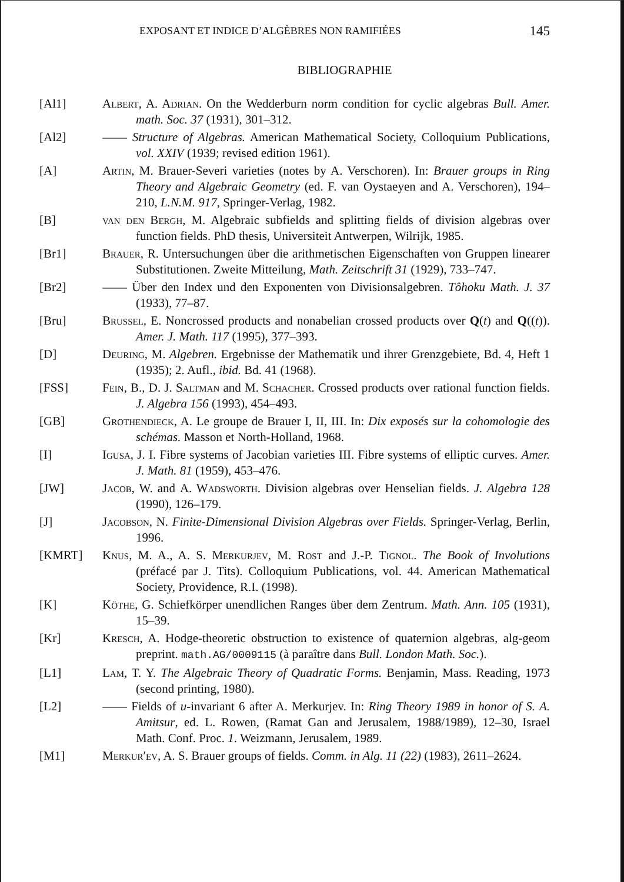EXPOSANT ET INDICE D’ALGÈBRES NON RAMIFIÉES 145
BIBLIOGRAPHIE
[Al1] Albert, A. Adrian. On the Wedderburn norm condition for cyclic algebras Bull. Amer. math. Soc. 37 (1931), 301–312.
[Al2] —— Structure of Algebras. American Mathematical Society, Colloquium Publications, vol. XXIV (1939; revised edition 1961).
[A] Artin, M. Brauer-Severi varieties (notes by A. Verschoren). In: Brauer groups in Ring Theory and Algebraic Geometry (ed. F. van Oystaeyen and A. Verschoren), 194–210, L.N.M. 917, Springer-Verlag, 1982.
[B] van den Bergh, M. Algebraic subfields and splitting fields of division algebras over function fields. PhD thesis, Universiteit Antwerpen, Wilrijk, 1985.
[Br1] Brauer, R. Untersuchungen über die arithmetischen Eigenschaften von Gruppen linearer Substitutionen. Zweite Mitteilung, Math. Zeitschrift 31 (1929), 733–747.
[Br2] —— Über den Index und den Exponenten von Divisionsalgebren. Tôhoku Math. J. 37 (1933), 77–87.
[Bru] Brussel, E. Noncrossed products and nonabelian crossed products over Q(t) and Q((t)). Amer. J. Math. 117 (1995), 377–393.
[D] Deuring, M. Algebren. Ergebnisse der Mathematik und ihrer Grenzgebiete, Bd. 4, Heft 1 (1935); 2. Aufl., ibid. Bd. 41 (1968).
[FSS] Fein, B., D. J. Saltman and M. Schacher. Crossed products over rational function fields. J. Algebra 156 (1993), 454–493.
[GB] Grothendieck, A. Le groupe de Brauer I, II, III. In: Dix exposés sur la cohomologie des schémas. Masson et North-Holland, 1968.
[I] Igusa, J. I. Fibre systems of Jacobian varieties III. Fibre systems of elliptic curves. Amer. J. Math. 81 (1959), 453–476.
[JW] Jacob, W. and A. Wadsworth. Division algebras over Henselian fields. J. Algebra 128 (1990), 126–179.
[J] Jacobson, N. Finite-Dimensional Division Algebras over Fields. Springer-Verlag, Berlin, 1996.
[KMRT] Knus, M. A., A. S. Merkurjev, M. Rost and J.-P. Tignol. The Book of Involutions (préfacé par J. Tits). Colloquium Publications, vol. 44. American Mathematical Society, Providence, R.I. (1998).
[K] Köthe, G. Schiefkörper unendlichen Ranges über dem Zentrum. Math. Ann. 105 (1931), 15–39.
[Kr] Kresch, A. Hodge-theoretic obstruction to existence of quaternion algebras, alg-geom preprint. math.AG/0009115 (à paraître dans Bull. London Math. Soc.).
[L1] Lam, T. Y. The Algebraic Theory of Quadratic Forms. Benjamin, Mass. Reading, 1973 (second printing, 1980).
[L2] —— Fields of u-invariant 6 after A. Merkurjev. In: Ring Theory 1989 in honor of S. A. Amitsur, ed. L. Rowen, (Ramat Gan and Jerusalem, 1988/1989), 12–30, Israel Math. Conf. Proc. 1. Weizmann, Jerusalem, 1989.
[M1] Merkur′ev, A. S. Brauer groups of fields. Comm. in Alg. 11 (22) (1983), 2611–2624.